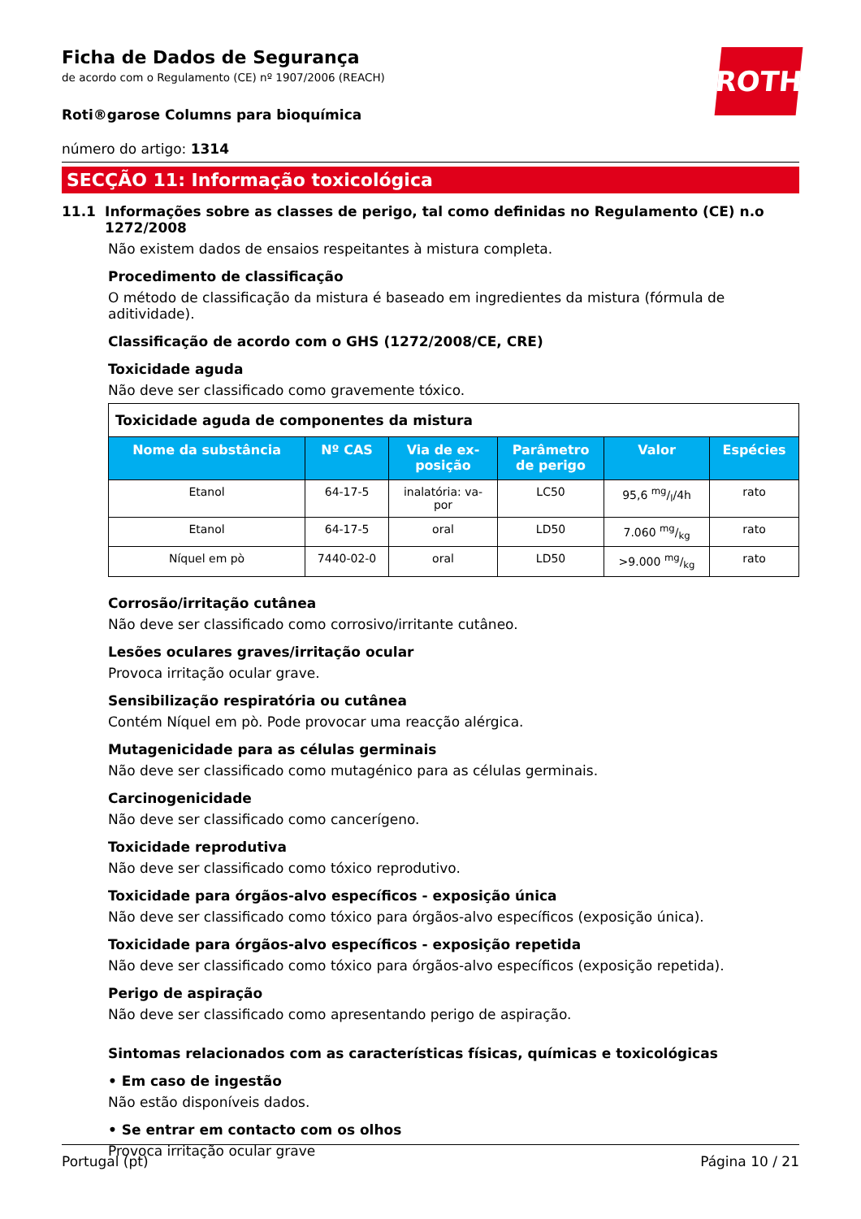ROTH
Ficha de Dados de Segurança
de acordo com o Regulamento (CE) nº 1907/2006 (REACH)
Roti®garose Columns para bioquímica
número do artigo: 1314
SECÇÃO 11: Informação toxicológica
11.1 Informações sobre as classes de perigo, tal como definidas no Regulamento (CE) n.o 1272/2008
Não existem dados de ensaios respeitantes à mistura completa.
Procedimento de classificação
O método de classificação da mistura é baseado em ingredientes da mistura (fórmula de aditividade).
Classificação de acordo com o GHS (1272/2008/CE, CRE)
Toxicidade aguda
Não deve ser classificado como gravemente tóxico.
| Toxicidade aguda de componentes da mistura | | | | | |
| --- | --- | --- | --- | --- | --- |
| Nome da substância | Nº CAS | Via de ex- posição | Parâmetro de perigo | Valor | Espécies |
| Etanol | 64-17-5 | inalatória: va- por | LC50 | 95,6 mg/l/4h | rato |
| Etanol | 64-17-5 | oral | LD50 | 7.060 mg/kg | rato |
| Níquel em pò | 7440-02-0 | oral | LD50 | >9.000 mg/kg | rato |
Corrosão/irritação cutânea
Não deve ser classificado como corrosivo/irritante cutâneo.
Lesões oculares graves/irritação ocular
Provoca irritação ocular grave.
Sensibilização respiratória ou cutânea
Contém Níquel em pò. Pode provocar uma reacção alérgica.
Mutagenicidade para as células germinais
Não deve ser classificado como mutagénico para as células germinais.
Carcinogenicidade
Não deve ser classificado como cancerígeno.
Toxicidade reprodutiva
Não deve ser classificado como tóxico reprodutivo.
Toxicidade para órgãos-alvo específicos - exposição única
Não deve ser classificado como tóxico para órgãos-alvo específicos (exposição única).
Toxicidade para órgãos-alvo específicos - exposição repetida
Não deve ser classificado como tóxico para órgãos-alvo específicos (exposição repetida).
Perigo de aspiração
Não deve ser classificado como apresentando perigo de aspiração.
Sintomas relacionados com as características físicas, químicas e toxicológicas
• Em caso de ingestão
Não estão disponíveis dados.
• Se entrar em contacto com os olhos
Provoca irritação ocular grave
Portugal (pt) Página 10 / 21